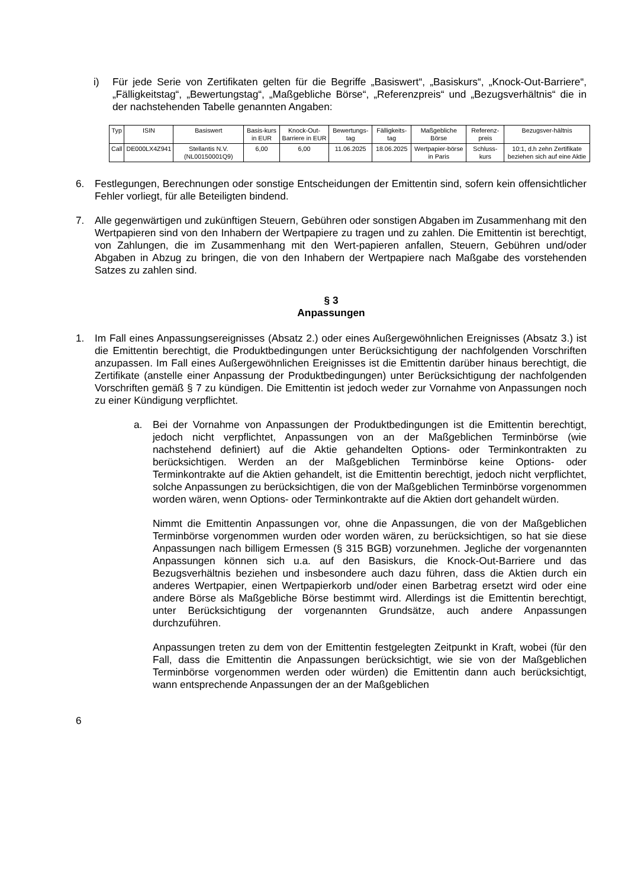i) Für jede Serie von Zertifikaten gelten für die Begriffe „Basiswert“, „Basiskurs“, „Knock-Out-Barriere“, „Fälligkeitstag“, „Bewertungstag“, „Maßgebliche Börse“, „Referenzpreis“ und „Bezugsverhältnis“ die in der nachstehenden Tabelle genannten Angaben:
| Typ | ISIN | Basiswert | Basis-kurs in EUR | Knock-Out-Barriere in EUR | Bewertungs-tag | Fälligkeits-tag | Maßgebliche Börse | Referenz-preis | Bezugsver-hältnis |
| --- | --- | --- | --- | --- | --- | --- | --- | --- | --- |
| Call | DE000LX4Z941 | Stellantis N.V. (NL00150001Q9) | 6,00 | 6,00 | 11.06.2025 | 18.06.2025 | Wertpapier-börse in Paris | Schluss-kurs | 10:1, d.h zehn Zertifikate beziehen sich auf eine Aktie |
6. Festlegungen, Berechnungen oder sonstige Entscheidungen der Emittentin sind, sofern kein offensichtlicher Fehler vorliegt, für alle Beteiligten bindend.
7. Alle gegenwärtigen und zukünftigen Steuern, Gebühren oder sonstigen Abgaben im Zusammenhang mit den Wertpapieren sind von den Inhabern der Wertpapiere zu tragen und zu zahlen. Die Emittentin ist berechtigt, von Zahlungen, die im Zusammenhang mit den Wert-papieren anfallen, Steuern, Gebühren und/oder Abgaben in Abzug zu bringen, die von den Inhabern der Wertpapiere nach Maßgabe des vorstehenden Satzes zu zahlen sind.
§ 3
Anpassungen
1. Im Fall eines Anpassungsereignisses (Absatz 2.) oder eines Außergewöhnlichen Ereignisses (Absatz 3.) ist die Emittentin berechtigt, die Produktbedingungen unter Berücksichtigung der nachfolgenden Vorschriften anzupassen. Im Fall eines Außergewöhnlichen Ereignisses ist die Emittentin darüber hinaus berechtigt, die Zertifikate (anstelle einer Anpassung der Produktbedingungen) unter Berücksichtigung der nachfolgenden Vorschriften gemäß § 7 zu kündigen. Die Emittentin ist jedoch weder zur Vornahme von Anpassungen noch zu einer Kündigung verpflichtet.
a. Bei der Vornahme von Anpassungen der Produktbedingungen ist die Emittentin berechtigt, jedoch nicht verpflichtet, Anpassungen von an der Maßgeblichen Terminbörse (wie nachstehend definiert) auf die Aktie gehandelten Options- oder Terminkontrakten zu berücksichtigen. Werden an der Maßgeblichen Terminbörse keine Options- oder Terminkontrakte auf die Aktien gehandelt, ist die Emittentin berechtigt, jedoch nicht verpflichtet, solche Anpassungen zu berücksichtigen, die von der Maßgeblichen Terminbörse vorgenommen worden wären, wenn Options- oder Terminkontrakte auf die Aktien dort gehandelt würden.
Nimmt die Emittentin Anpassungen vor, ohne die Anpassungen, die von der Maßgeblichen Terminbörse vorgenommen wurden oder worden wären, zu berücksichtigen, so hat sie diese Anpassungen nach billigem Ermessen (§ 315 BGB) vorzunehmen. Jegliche der vorgenannten Anpassungen können sich u.a. auf den Basiskurs, die Knock-Out-Barriere und das Bezugsverhältnis beziehen und insbesondere auch dazu führen, dass die Aktien durch ein anderes Wertpapier, einen Wertpapierkorb und/oder einen Barbetrag ersetzt wird oder eine andere Börse als Maßgebliche Börse bestimmt wird. Allerdings ist die Emittentin berechtigt, unter Berücksichtigung der vorgenannten Grundsätze, auch andere Anpassungen durchzuführen.
Anpassungen treten zu dem von der Emittentin festgelegten Zeitpunkt in Kraft, wobei (für den Fall, dass die Emittentin die Anpassungen berücksichtigt, wie sie von der Maßgeblichen Terminbörse vorgenommen werden oder würden) die Emittentin dann auch berücksichtigt, wann entsprechende Anpassungen der an der Maßgeblichen
6